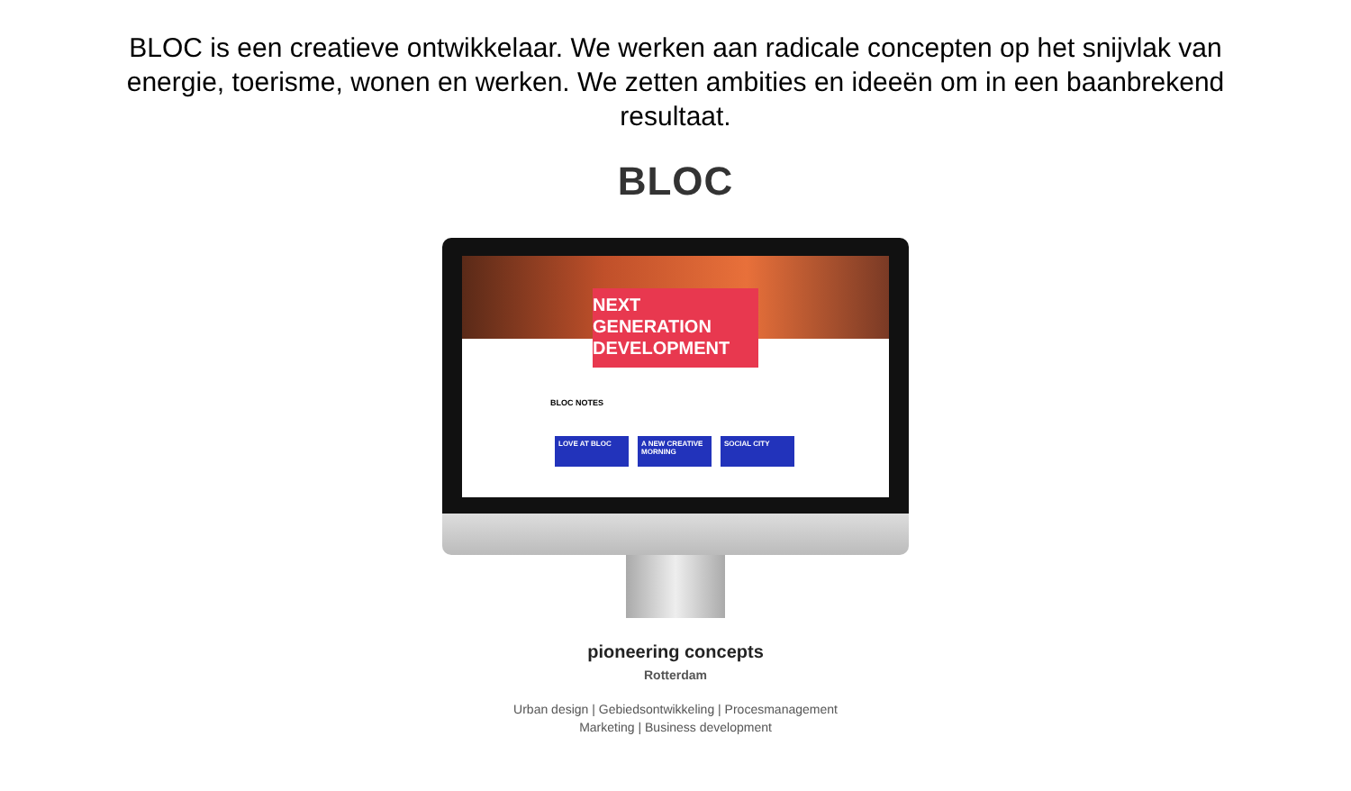BLOC is een creatieve ontwikkelaar. We werken aan radicale concepten op het snijvlak van energie, toerisme, wonen en werken. We zetten ambities en ideeën om in een baanbrekend resultaat.
BLOC
NEXT GENERATION
DEVELOPMENT
BLOC NOTES
LOVE AT BLOC A NEW CREATIVE MORNING
SOCIAL CITY
pioneering concepts
Rotterdam
Urban design | Gebiedsontwikkeling | Procesmanagement
Marketing | Business development